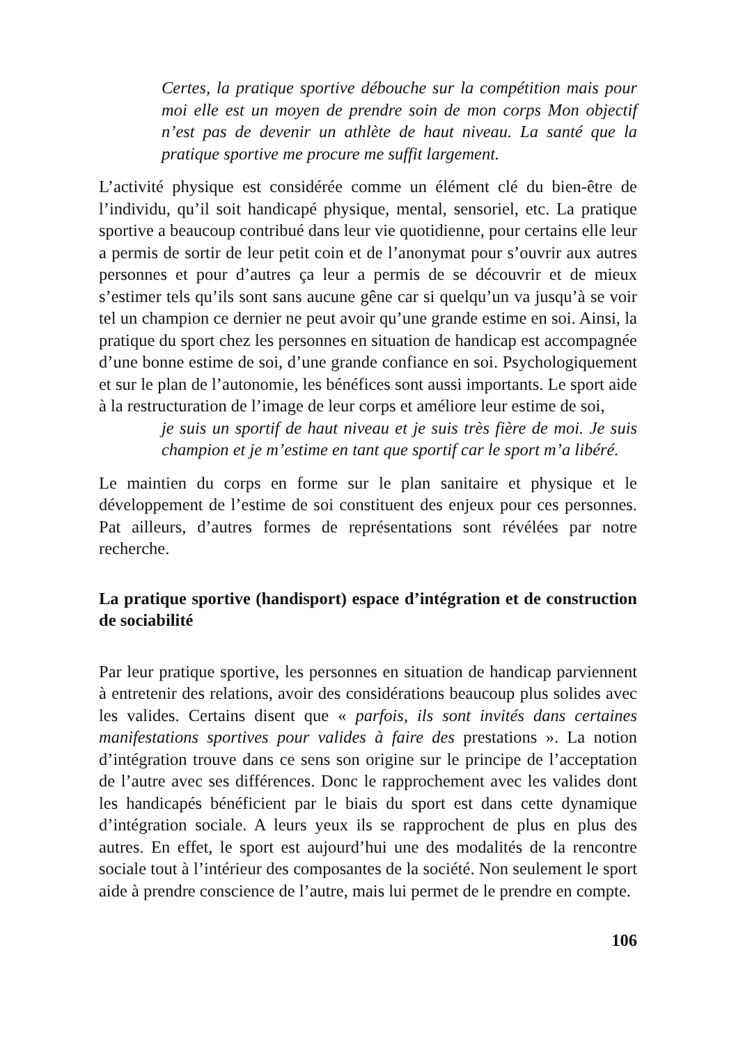Certes, la pratique sportive débouche sur la compétition mais pour moi elle est un moyen de prendre soin de mon corps Mon objectif n’est pas de devenir un athlète de haut niveau. La santé que la pratique sportive me procure me suffit largement.
L’activité physique est considérée comme un élément clé du bien-être de l’individu, qu’il soit handicapé physique, mental, sensoriel, etc. La pratique sportive a beaucoup contribué dans leur vie quotidienne, pour certains elle leur a permis de sortir de leur petit coin et de l’anonymat pour s’ouvrir aux autres personnes et pour d’autres ça leur a permis de se découvrir et de mieux s’estimer tels qu’ils sont sans aucune gêne car si quelqu’un va jusqu’à se voir tel un champion ce dernier ne peut avoir qu’une grande estime en soi. Ainsi, la pratique du sport chez les personnes en situation de handicap est accompagnée d’une bonne estime de soi, d’une grande confiance en soi. Psychologiquement et sur le plan de l’autonomie, les bénéfices sont aussi importants. Le sport aide à la restructuration de l’image de leur corps et améliore leur estime de soi,
je suis un sportif de haut niveau et je suis très fière de moi. Je suis champion et je m’estime en tant que sportif car le sport m’a libéré.
Le maintien du corps en forme sur le plan sanitaire et physique et le développement de l’estime de soi constituent des enjeux pour ces personnes. Pat ailleurs, d’autres formes de représentations sont révélées par notre recherche.
La pratique sportive (handisport) espace d’intégration et de construction de sociabilité
Par leur pratique sportive, les personnes en situation de handicap parviennent à entretenir des relations, avoir des considérations beaucoup plus solides avec les valides. Certains disent que « parfois, ils sont invités dans certaines manifestations sportives pour valides à faire des prestations ». La notion d’intégration trouve dans ce sens son origine sur le principe de l’acceptation de l’autre avec ses différences. Donc le rapprochement avec les valides dont les handicapés bénéficient par le biais du sport est dans cette dynamique d’intégration sociale. A leurs yeux ils se rapprochent de plus en plus des autres. En effet, le sport est aujourd’hui une des modalités de la rencontre sociale tout à l’intérieur des composantes de la société. Non seulement le sport aide à prendre conscience de l’autre, mais lui permet de le prendre en compte.
106